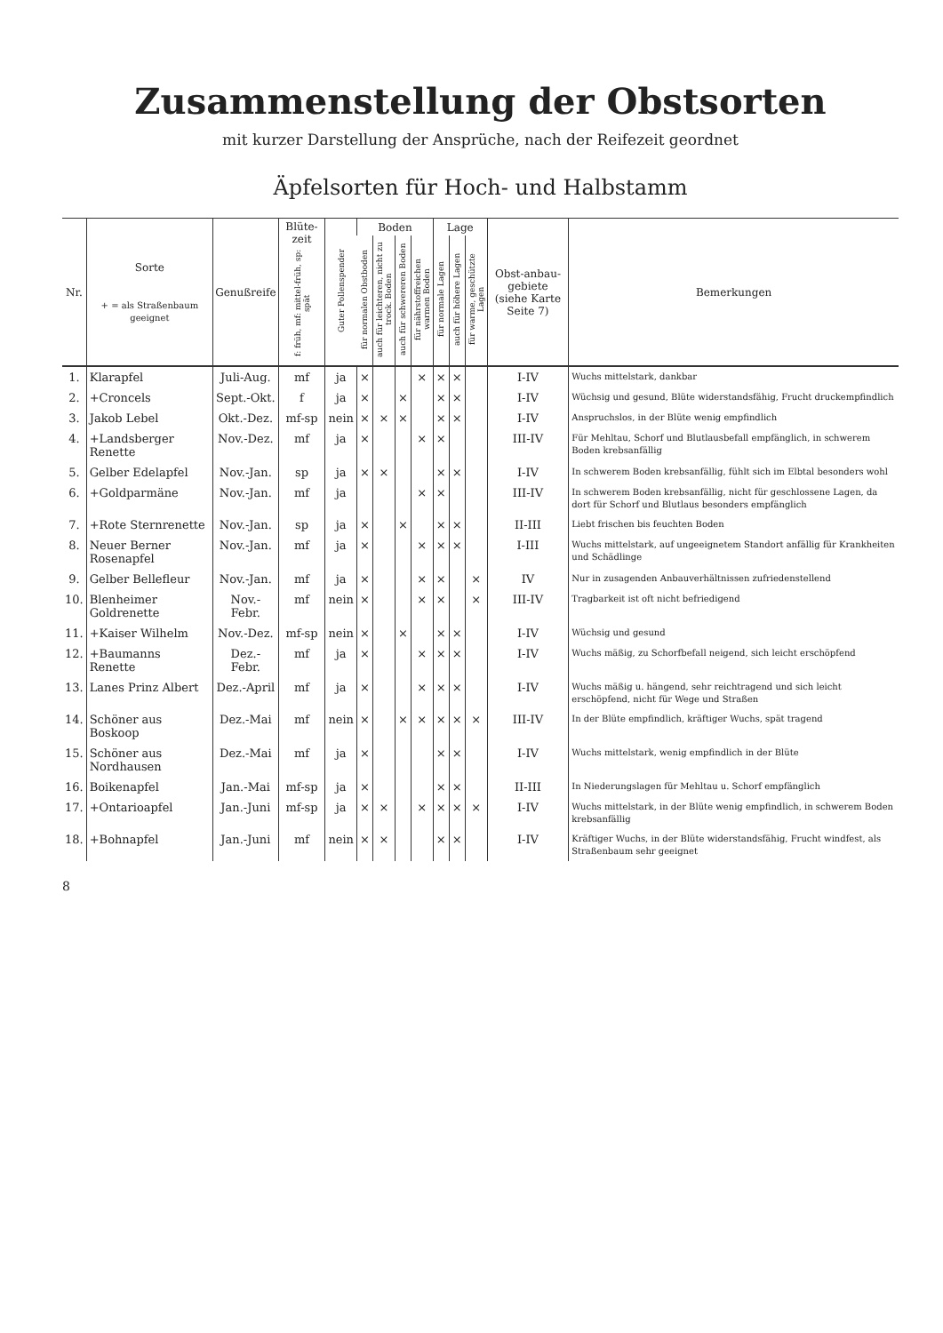Zusammenstellung der Obstsorten
mit kurzer Darstellung der Ansprüche, nach der Reifezeit geordnet
Äpfelsorten für Hoch- und Halbstamm
| Nr. | Sorte + = als Straßenbaum geeignet | Genußreife | Blüte-zeit f: früh, mf: mittel-früh, sp: spät | Guter Pollenspender | Boden | | | | Lage | | | Obst-anbau-gebiete (siehe Karte Seite 7) | Bemerkungen |
| --- | --- | --- | --- | --- | --- | --- | --- | --- | --- | --- | --- | --- | --- |
| | | | | | für normalen Obstboden | auch für leichteren, nicht zu trock. Boden | auch für schwereren Boden | für nährstoffreichen warmen Boden | für normale Lagen | auch für höhere Lagen | für warme, geschützte Lagen | | |
| 1. | Klarapfel | Juli-Aug. | mf | ja | × | | | × | × | × | | I-IV | Wuchs mittelstark, dankbar |
| 2. | +Croncels | Sept.-Okt. | f | ja | × | | × | | × | × | | I-IV | Wüchsig und gesund, Blüte widerstandsfähig, Frucht druckempfindlich |
| 3. | Jakob Lebel | Okt.-Dez. | mf-sp | nein | × | × | × | | × | × | | I-IV | Anspruchslos, in der Blüte wenig empfindlich |
| 4. | +Landsberger Renette | Nov.-Dez. | mf | ja | × | | | × | × | | | III-IV | Für Mehltau, Schorf und Blutlausbefall empfänglich, in schwerem Boden krebsanfällig |
| 5. | Gelber Edelapfel | Nov.-Jan. | sp | ja | × | × | | | × | × | | I-IV | In schwerem Boden krebsanfällig, fühlt sich im Elbtal besonders wohl |
| 6. | +Goldparmäne | Nov.-Jan. | mf | ja | | | | × | × | | | III-IV | In schwerem Boden krebsanfällig, nicht für geschlossene Lagen, da dort für Schorf und Blutlaus besonders empfänglich |
| 7. | +Rote Sternrenette | Nov.-Jan. | sp | ja | × | | × | | × | × | | II-III | Liebt frischen bis feuchten Boden |
| 8. | Neuer Berner Rosenapfel | Nov.-Jan. | mf | ja | × | | | × | × | × | | I-III | Wuchs mittelstark, auf ungeeignetem Standort anfällig für Krankheiten und Schädlinge |
| 9. | Gelber Bellefleur | Nov.-Jan. | mf | ja | × | | | × | × | | × | IV | Nur in zusagenden Anbauverhältnissen zufriedenstellend |
| 10. | Blenheimer Goldrenette | Nov.-Febr. | mf | nein | × | | | × | × | | × | III-IV | Tragbarkeit ist oft nicht befriedigend |
| 11. | +Kaiser Wilhelm | Nov.-Dez. | mf-sp | nein | × | | × | | × | × | | I-IV | Wüchsig und gesund |
| 12. | +Baumanns Renette | Dez.-Febr. | mf | ja | × | | | × | × | × | | I-IV | Wuchs mäßig, zu Schorfbefall neigend, sich leicht erschöpfend |
| 13. | Lanes Prinz Albert | Dez.-April | mf | ja | × | | | × | × | × | | I-IV | Wuchs mäßig u. hängend, sehr reichtragend und sich leicht erschöpfend, nicht für Wege und Straßen |
| 14. | Schöner aus Boskoop | Dez.-Mai | mf | nein | × | | × | × | × | × | × | III-IV | In der Blüte empfindlich, kräftiger Wuchs, spät tragend |
| 15. | Schöner aus Nordhausen | Dez.-Mai | mf | ja | × | | | | × | × | | I-IV | Wuchs mittelstark, wenig empfindlich in der Blüte |
| 16. | Boikenapfel | Jan.-Mai | mf-sp | ja | × | | | | × | × | | II-III | In Niederungslagen für Mehltau u. Schorf empfänglich |
| 17. | +Ontarioapfel | Jan.-Juni | mf-sp | ja | × | × | | × | × | × | × | I-IV | Wuchs mittelstark, in der Blüte wenig empfindlich, in schwerem Boden krebsanfällig |
| 18. | +Bohnapfel | Jan.-Juni | mf | nein | × | × | | | × | × | | I-IV | Kräftiger Wuchs, in der Blüte widerstandsfähig, Frucht windfest, als Straßenbaum sehr geeignet |
8